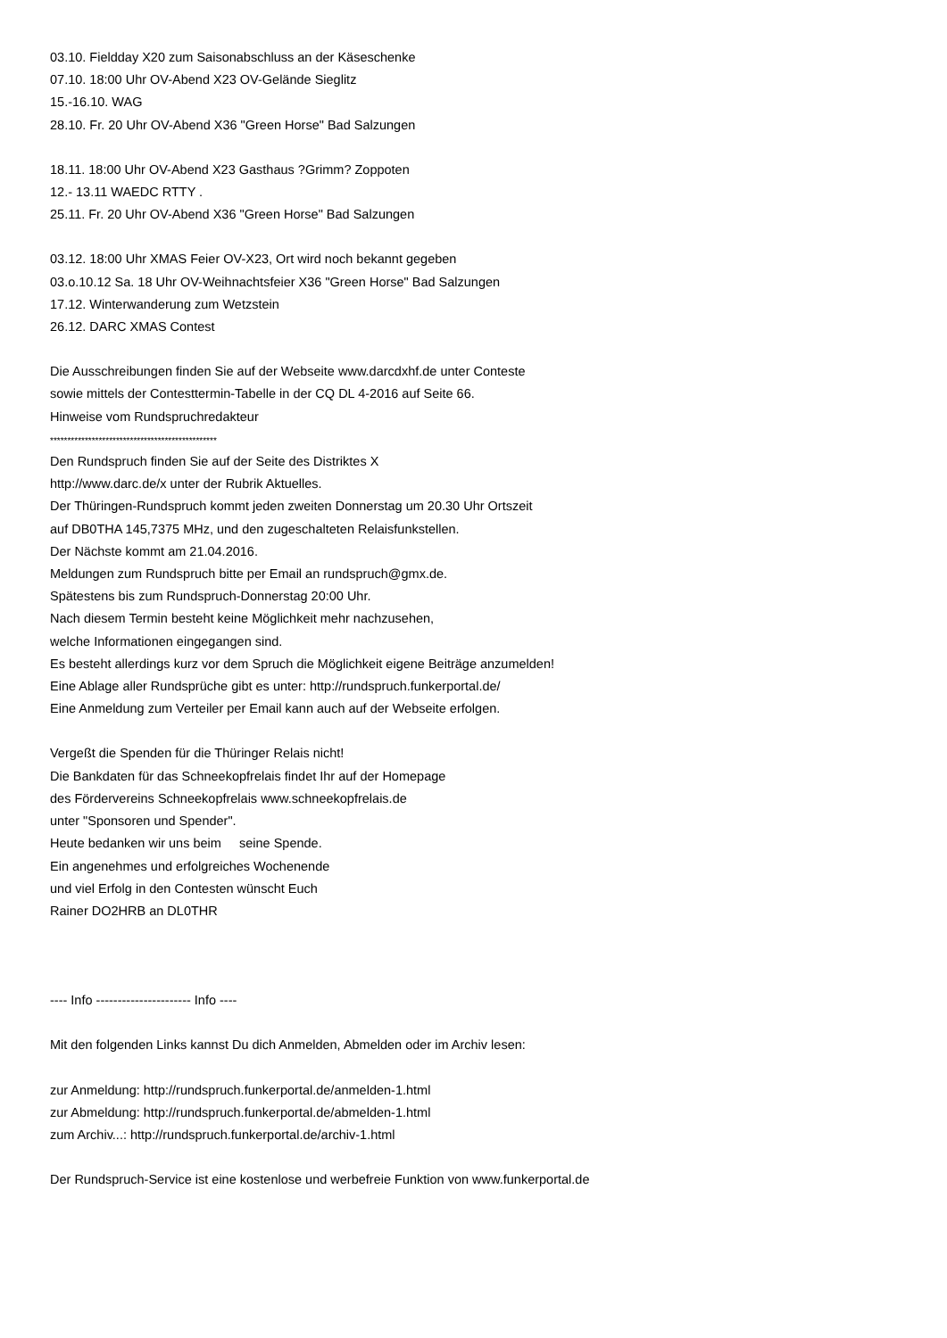03.10. Fieldday X20 zum Saisonabschluss an der Käseschenke
07.10. 18:00 Uhr OV-Abend X23 OV-Gelände Sieglitz
15.-16.10. WAG
28.10. Fr. 20 Uhr OV-Abend X36 "Green Horse" Bad Salzungen
18.11. 18:00 Uhr OV-Abend X23 Gasthaus ?Grimm? Zoppoten
12.- 13.11 WAEDC RTTY .
25.11. Fr. 20 Uhr OV-Abend X36 "Green Horse" Bad Salzungen
03.12. 18:00 Uhr XMAS Feier OV-X23, Ort wird noch bekannt gegeben
03.o.10.12 Sa. 18 Uhr OV-Weihnachtsfeier X36 "Green Horse" Bad Salzungen
17.12. Winterwanderung zum Wetzstein
26.12. DARC XMAS Contest
Die Ausschreibungen finden Sie auf der Webseite www.darcdxhf.de unter Conteste
sowie mittels der Contesttermin-Tabelle in der CQ DL 4-2016 auf Seite 66.
Hinweise vom Rundspruchredakteur
************************************************
Den Rundspruch finden Sie auf der Seite des Distriktes X
http://www.darc.de/x unter der Rubrik Aktuelles.
Der Thüringen-Rundspruch kommt jeden zweiten Donnerstag um 20.30 Uhr Ortszeit
auf DB0THA 145,7375 MHz, und den zugeschalteten Relaisfunkstellen.
Der Nächste kommt am 21.04.2016.
Meldungen zum Rundspruch bitte per Email an rundspruch@gmx.de.
Spätestens bis zum Rundspruch-Donnerstag 20:00 Uhr.
Nach diesem Termin besteht keine Möglichkeit mehr nachzusehen,
welche Informationen eingegangen sind.
Es besteht allerdings kurz vor dem Spruch die Möglichkeit eigene Beiträge anzumelden!
Eine Ablage aller Rundsprüche gibt es unter: http://rundspruch.funkerportal.de/
Eine Anmeldung zum Verteiler per Email kann auch auf der Webseite erfolgen.
Vergeßt die Spenden für die Thüringer Relais nicht!
Die Bankdaten für das Schneekopfrelais findet Ihr auf der Homepage
des Fördervereins Schneekopfrelais www.schneekopfrelais.de
unter "Sponsoren und Spender".
Heute bedanken wir uns beim seine Spende.
Ein angenehmes und erfolgreiches Wochenende
und viel Erfolg in den Contesten wünscht Euch
Rainer DO2HRB an DL0THR
---- Info ---------------------- Info ----
Mit den folgenden Links kannst Du dich Anmelden, Abmelden oder im Archiv lesen:
zur Anmeldung: http://rundspruch.funkerportal.de/anmelden-1.html
zur Abmeldung: http://rundspruch.funkerportal.de/abmelden-1.html
zum Archiv...: http://rundspruch.funkerportal.de/archiv-1.html
Der Rundspruch-Service ist eine kostenlose und werbefreie Funktion von www.funkerportal.de